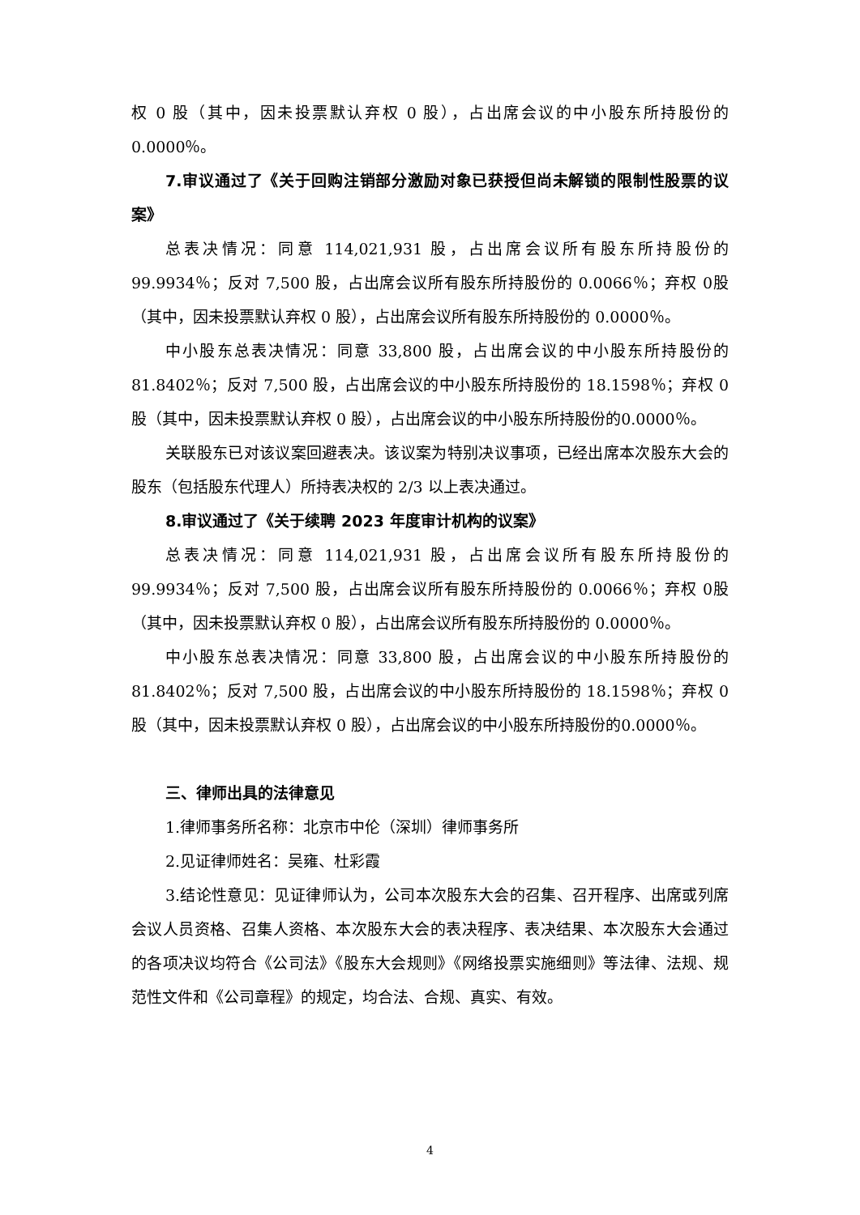权 0 股（其中，因未投票默认弃权 0 股），占出席会议的中小股东所持股份的0.0000％。
7.审议通过了《关于回购注销部分激励对象已获授但尚未解锁的限制性股票的议案》
总表决情况：同意 114,021,931 股，占出席会议所有股东所持股份的99.9934％；反对 7,500 股，占出席会议所有股东所持股份的 0.0066％；弃权 0股（其中，因未投票默认弃权 0 股），占出席会议所有股东所持股份的 0.0000％。
中小股东总表决情况：同意 33,800 股，占出席会议的中小股东所持股份的81.8402％；反对 7,500 股，占出席会议的中小股东所持股份的 18.1598％；弃权 0 股（其中，因未投票默认弃权 0 股），占出席会议的中小股东所持股份的0.0000％。
关联股东已对该议案回避表决。该议案为特别决议事项，已经出席本次股东大会的股东（包括股东代理人）所持表决权的 2/3 以上表决通过。
8.审议通过了《关于续聘 2023 年度审计机构的议案》
总表决情况：同意 114,021,931 股，占出席会议所有股东所持股份的99.9934％；反对 7,500 股，占出席会议所有股东所持股份的 0.0066％；弃权 0股（其中，因未投票默认弃权 0 股），占出席会议所有股东所持股份的 0.0000％。
中小股东总表决情况：同意 33,800 股，占出席会议的中小股东所持股份的81.8402％；反对 7,500 股，占出席会议的中小股东所持股份的 18.1598％；弃权 0 股（其中，因未投票默认弃权 0 股），占出席会议的中小股东所持股份的0.0000％。
三、律师出具的法律意见
1.律师事务所名称：北京市中伦（深圳）律师事务所
2.见证律师姓名：吴雍、杜彩霞
3.结论性意见：见证律师认为，公司本次股东大会的召集、召开程序、出席或列席会议人员资格、召集人资格、本次股东大会的表决程序、表决结果、本次股东大会通过的各项决议均符合《公司法》《股东大会规则》《网络投票实施细则》等法律、法规、规范性文件和《公司章程》的规定，均合法、合规、真实、有效。
4